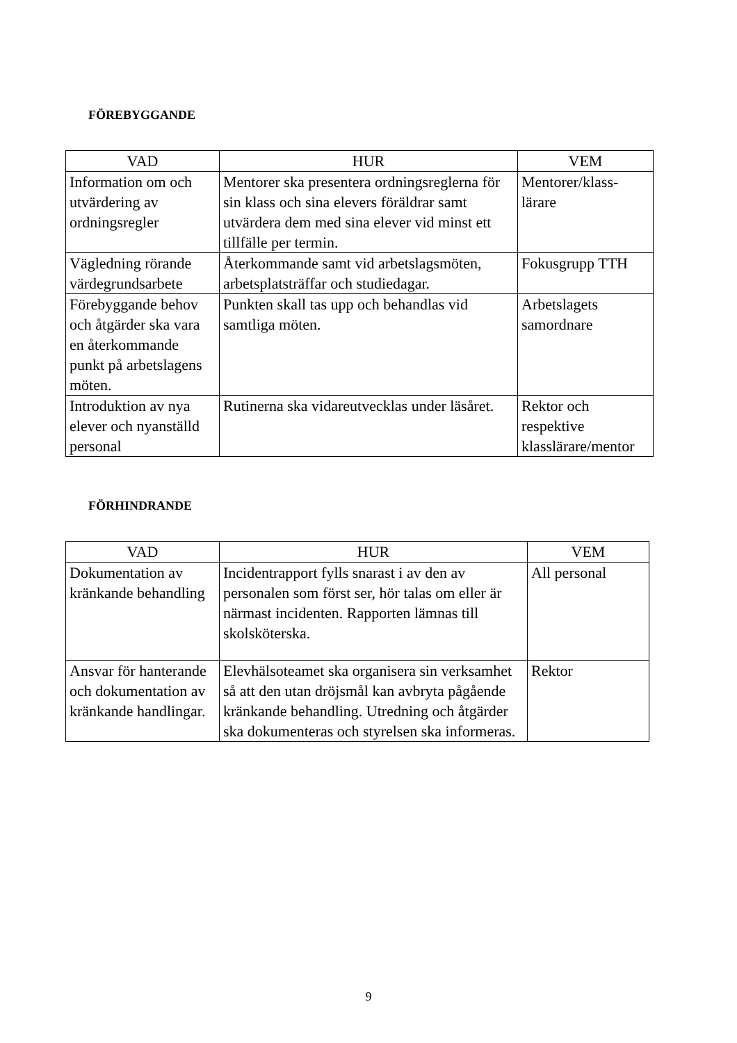FÖREBYGGANDE
| VAD | HUR | VEM |
| --- | --- | --- |
| Information om och utvärdering av ordningsregler | Mentorer ska presentera ordningsreglerna för sin klass och sina elevers föräldrar samt utvärdera dem med sina elever vid minst ett tillfälle per termin. | Mentorer/klass-lärare |
| Vägledning rörande värdegrundsarbete | Återkommande samt vid arbetslagsmöten, arbetsplatsträffar och studiedagar. | Fokusgrupp TTH |
| Förebyggande behov och åtgärder ska vara en återkommande punkt på arbetslagens möten. | Punkten skall tas upp och behandlas vid samtliga möten. | Arbetslagets samordnare |
| Introduktion av nya elever och nyanställd personal | Rutinerna ska vidareutvecklas under läsåret. | Rektor och respektive klasslärare/mentor |
FÖRHINDRANDE
| VAD | HUR | VEM |
| --- | --- | --- |
| Dokumentation av kränkande behandling | Incidentrapport fylls snarast i av den av personalen som först ser, hör talas om eller är närmast incidenten. Rapporten lämnas till skolsköterska. | All personal |
| Ansvar för hanterande och dokumentation av kränkande handlingar. | Elevhälsoteamet ska organisera sin verksamhet så att den utan dröjsmål kan avbryta pågående kränkande behandling. Utredning och åtgärder ska dokumenteras och styrelsen ska informeras. | Rektor |
9